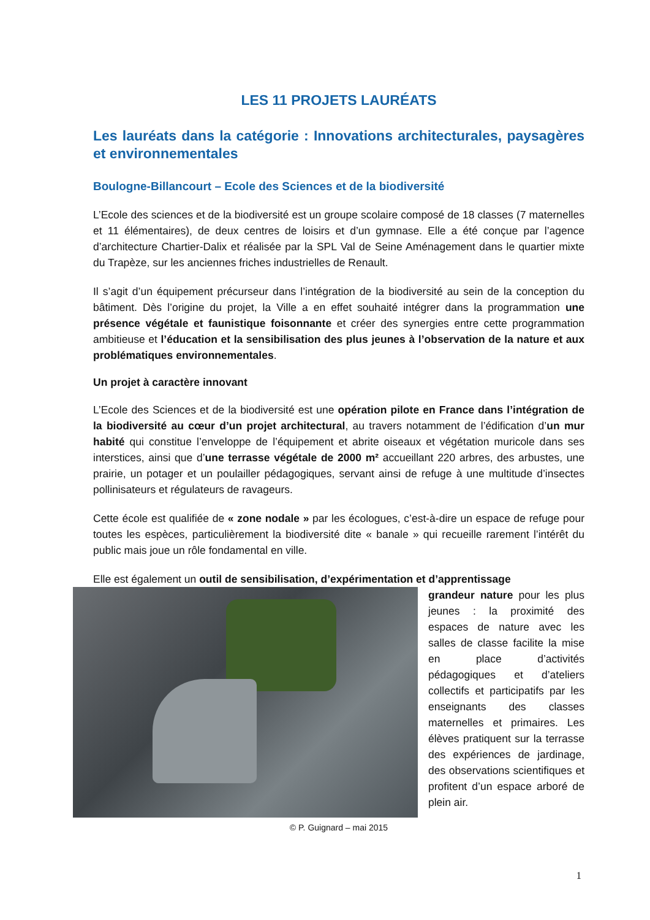LES 11 PROJETS LAURÉATS
Les lauréats dans la catégorie : Innovations architecturales, paysagères et environnementales
Boulogne-Billancourt – Ecole des Sciences et de la biodiversité
L’Ecole des sciences et de la biodiversité est un groupe scolaire composé de 18 classes (7 maternelles et 11 élémentaires), de deux centres de loisirs et d’un gymnase. Elle a été conçue par l’agence d’architecture Chartier-Dalix et réalisée par la SPL Val de Seine Aménagement dans le quartier mixte du Trapèze, sur les anciennes friches industrielles de Renault.
Il s’agit d’un équipement précurseur dans l’intégration de la biodiversité au sein de la conception du bâtiment. Dès l’origine du projet, la Ville a en effet souhaité intégrer dans la programmation une présence végétale et faunistique foisonnante et créer des synergies entre cette programmation ambitieuse et l’éducation et la sensibilisation des plus jeunes à l’observation de la nature et aux problématiques environnementales.
Un projet à caractère innovant
L’Ecole des Sciences et de la biodiversité est une opération pilote en France dans l’intégration de la biodiversité au cœur d’un projet architectural, au travers notamment de l’édification d’un mur habité qui constitue l’enveloppe de l’équipement et abrite oiseaux et végétation muricole dans ses interstices, ainsi que d’une terrasse végétale de 2000 m² accueillant 220 arbres, des arbustes, une prairie, un potager et un poulailler pédagogiques, servant ainsi de refuge à une multitude d’insectes pollinisateurs et régulateurs de ravageurs.
Cette école est qualifiée de « zone nodale » par les écologues, c’est-à-dire un espace de refuge pour toutes les espèces, particulièrement la biodiversité dite « banale » qui recueille rarement l’intérêt du public mais joue un rôle fondamental en ville.
Elle est également un outil de sensibilisation, d’expérimentation et d’apprentissage
grandeur nature pour les plus jeunes : la proximité des espaces de nature avec les salles de classe facilite la mise en place d’activités pédagogiques et d’ateliers collectifs et participatifs par les enseignants des classes maternelles et primaires. Les élèves pratiquent sur la terrasse des expériences de jardinage, des observations scientifiques et profitent d’un espace arboré de plein air.
© P. Guignard – mai 2015
1